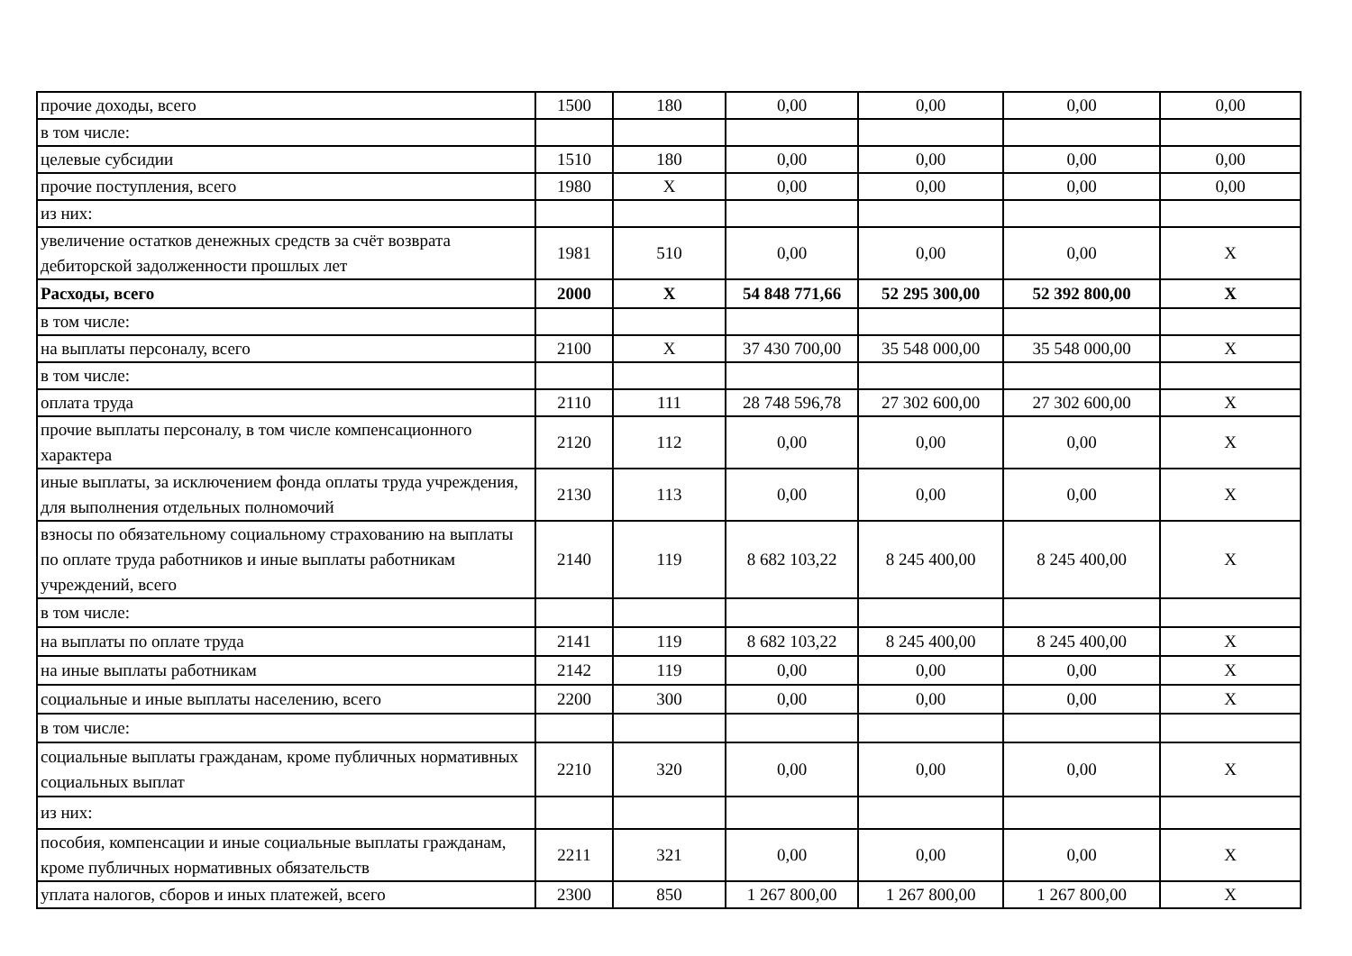| прочие доходы, всего | 1500 | 180 | 0,00 | 0,00 | 0,00 | 0,00 |
| в том числе: | | | | | | |
| целевые субсидии | 1510 | 180 | 0,00 | 0,00 | 0,00 | 0,00 |
| прочие поступления, всего | 1980 | X | 0,00 | 0,00 | 0,00 | 0,00 |
| из них: | | | | | | |
| увеличение остатков денежных средств за счёт возврата дебиторской задолженности прошлых лет | 1981 | 510 | 0,00 | 0,00 | 0,00 | X |
| Расходы, всего | 2000 | X | 54 848 771,66 | 52 295 300,00 | 52 392 800,00 | X |
| в том числе: | | | | | | |
| на выплаты персоналу, всего | 2100 | X | 37 430 700,00 | 35 548 000,00 | 35 548 000,00 | X |
| в том числе: | | | | | | |
| оплата труда | 2110 | 111 | 28 748 596,78 | 27 302 600,00 | 27 302 600,00 | X |
| прочие выплаты персоналу, в том числе компенсационного характера | 2120 | 112 | 0,00 | 0,00 | 0,00 | X |
| иные выплаты, за исключением фонда оплаты труда учреждения, для выполнения отдельных полномочий | 2130 | 113 | 0,00 | 0,00 | 0,00 | X |
| взносы по обязательному социальному страхованию на выплаты по оплате труда работников и иные выплаты работникам учреждений, всего | 2140 | 119 | 8 682 103,22 | 8 245 400,00 | 8 245 400,00 | X |
| в том числе: | | | | | | |
| на выплаты по оплате труда | 2141 | 119 | 8 682 103,22 | 8 245 400,00 | 8 245 400,00 | X |
| на иные выплаты работникам | 2142 | 119 | 0,00 | 0,00 | 0,00 | X |
| социальные и иные выплаты населению, всего | 2200 | 300 | 0,00 | 0,00 | 0,00 | X |
| в том числе: | | | | | | |
| социальные выплаты гражданам, кроме публичных нормативных социальных выплат | 2210 | 320 | 0,00 | 0,00 | 0,00 | X |
| из них: | | | | | | |
| пособия, компенсации и иные социальные выплаты гражданам, кроме публичных нормативных обязательств | 2211 | 321 | 0,00 | 0,00 | 0,00 | X |
| уплата налогов, сборов и иных платежей, всего | 2300 | 850 | 1 267 800,00 | 1 267 800,00 | 1 267 800,00 | X |